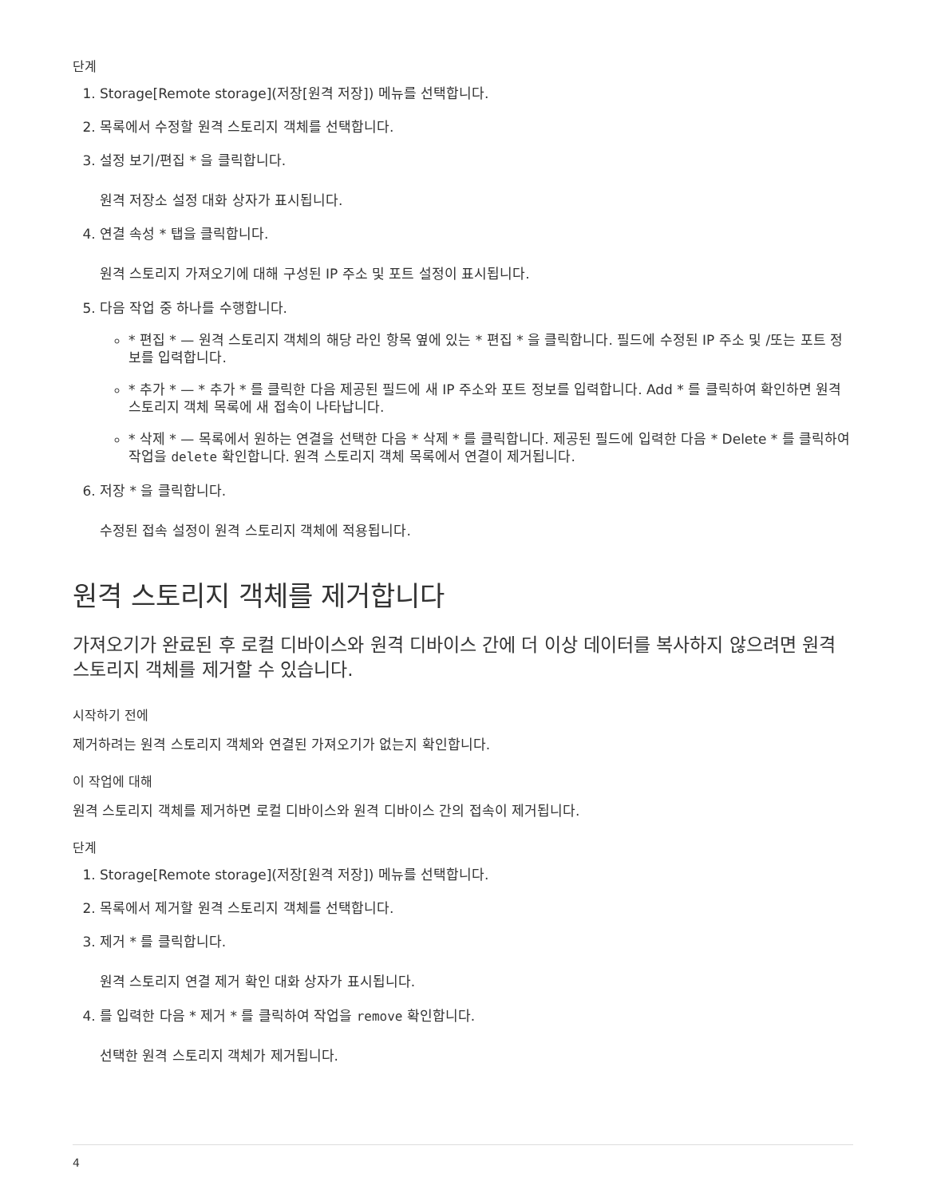단계
1. Storage[Remote storage](저장[원격 저장]) 메뉴를 선택합니다.
2. 목록에서 수정할 원격 스토리지 객체를 선택합니다.
3. 설정 보기/편집 * 을 클릭합니다.
원격 저장소 설정 대화 상자가 표시됩니다.
4. 연결 속성 * 탭을 클릭합니다.
원격 스토리지 가져오기에 대해 구성된 IP 주소 및 포트 설정이 표시됩니다.
5. 다음 작업 중 하나를 수행합니다.
* 편집 * — 원격 스토리지 객체의 해당 라인 항목 옆에 있는 * 편집 * 을 클릭합니다. 필드에 수정된 IP 주소 및 /또는 포트 정보를 입력합니다.
* 추가 * — * 추가 * 를 클릭한 다음 제공된 필드에 새 IP 주소와 포트 정보를 입력합니다. Add * 를 클릭하여 확인하면 원격 스토리지 객체 목록에 새 접속이 나타납니다.
* 삭제 * — 목록에서 원하는 연결을 선택한 다음 * 삭제 * 를 클릭합니다. 제공된 필드에 입력한 다음 * Delete * 를 클릭하여 작업을 delete 확인합니다. 원격 스토리지 객체 목록에서 연결이 제거됩니다.
6. 저장 * 을 클릭합니다.
수정된 접속 설정이 원격 스토리지 객체에 적용됩니다.
원격 스토리지 객체를 제거합니다
가져오기가 완료된 후 로컬 디바이스와 원격 디바이스 간에 더 이상 데이터를 복사하지 않으려면 원격 스토리지 객체를 제거할 수 있습니다.
시작하기 전에
제거하려는 원격 스토리지 객체와 연결된 가져오기가 없는지 확인합니다.
이 작업에 대해
원격 스토리지 객체를 제거하면 로컬 디바이스와 원격 디바이스 간의 접속이 제거됩니다.
단계
1. Storage[Remote storage](저장[원격 저장]) 메뉴를 선택합니다.
2. 목록에서 제거할 원격 스토리지 객체를 선택합니다.
3. 제거 * 를 클릭합니다.
원격 스토리지 연결 제거 확인 대화 상자가 표시됩니다.
4. 를 입력한 다음 * 제거 * 를 클릭하여 작업을 remove 확인합니다.
선택한 원격 스토리지 객체가 제거됩니다.
4